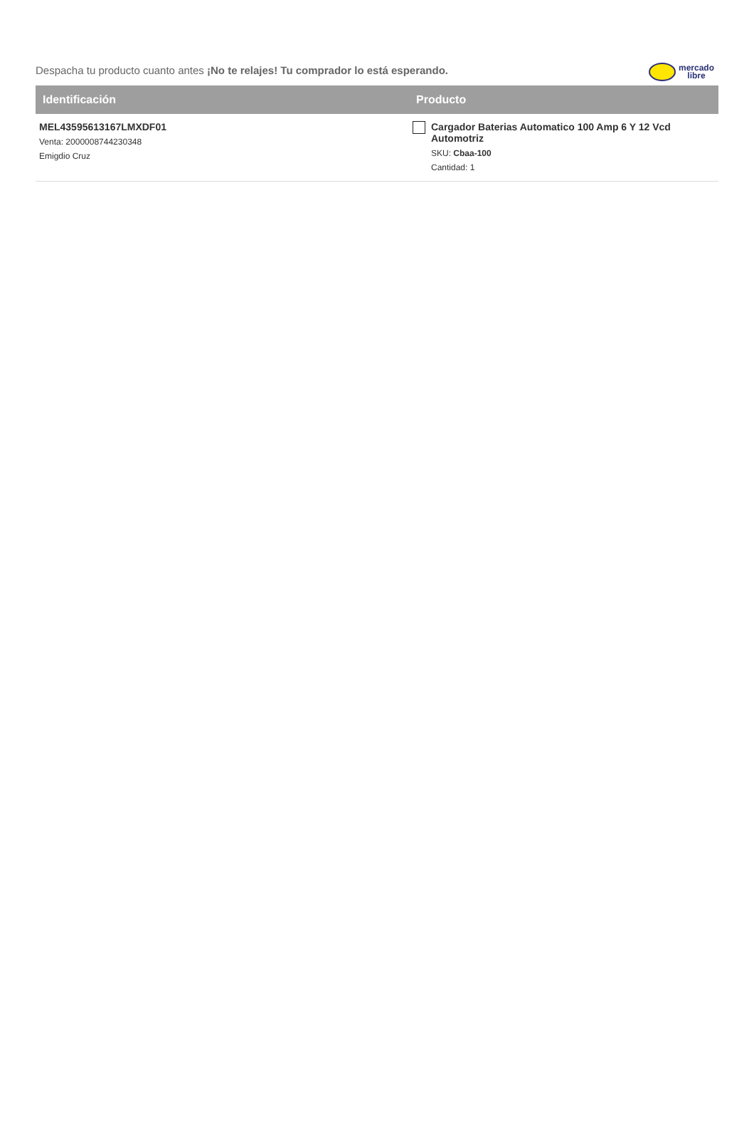Despacha tu producto cuanto antes ¡No te relajes! Tu comprador lo está esperando.
mercado
libre
| Identificación | Producto |
| --- | --- |
| MEL43595613167LMXDF01 Venta: 2000008744230348 Emigdio Cruz | Cargador Baterias Automatico 100 Amp 6 Y 12 Vcd Automotriz SKU: Cbaa-100 Cantidad: 1 |